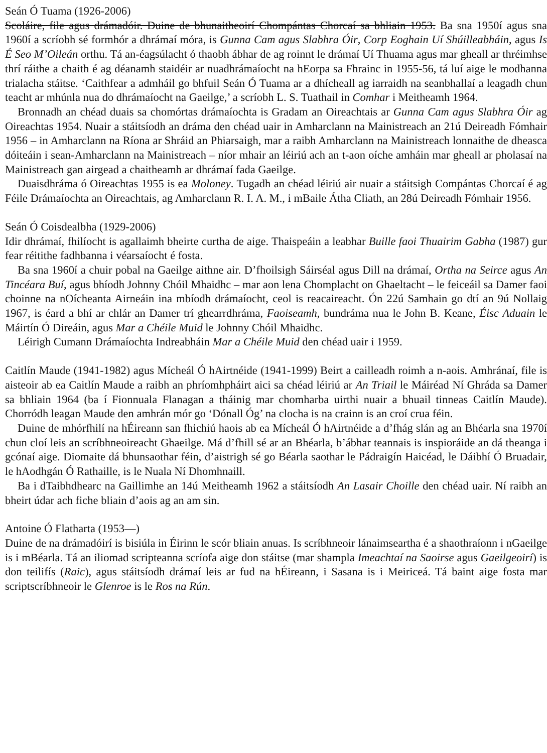Seán Ó Tuama (1926-2006)
Scoláire, file agus drámadóir. Duine de bhunaitheoirí Chompántas Chorcaí sa bhliain 1953. Ba sna 1950í agus sna 1960í a scríobh sé formhór a dhrámaí móra, is Gunna Cam agus Slabhra Óir, Corp Eoghain Uí Shúilleabháin, agus Is É Seo M’Oileán orthu. Tá an-éagsúlacht ó thaobh ábhar de ag roinnt le drámaí Uí Thuama agus mar gheall ar thréimhse thrí ráithe a chaith é ag déanamh staidéir ar nuadhrámaíocht na hEorpa sa Fhrainc in 1955-56, tá luí aige le modhanna trialacha stáitse. ‘Caithfear a admháil go bhfuil Seán Ó Tuama ar a dhícheall ag iarraidh na seanbhallaí a leagadh chun teacht ar mhúnla nua do dhrámaíocht na Gaeilge,’ a scríobh L. S. Tuathail in Comhar i Meitheamh 1964.
Bronnadh an chéad duais sa chomórtas drámaíochta is Gradam an Oireachtais ar Gunna Cam agus Slabhra Óir ag Oireachtas 1954. Nuair a stáitsíodh an dráma den chéad uair in Amharclann na Mainistreach an 21ú Deireadh Fómhair 1956 – in Amharclann na Ríona ar Shráid an Phiarsaigh, mar a raibh Amharclann na Mainistreach lonnaithe de dheasca dóiteáin i sean-Amharclann na Mainistreach – níor mhair an léiriú ach an t-aon oíche amháin mar gheall ar pholasaí na Mainistreach gan airgead a chaitheamh ar dhrámaí fada Gaeilge.
Duaisdhráma ó Oireachtas 1955 is ea Moloney. Tugadh an chéad léiriú air nuair a stáitsigh Compántas Chorcaí é ag Féile Drámaíochta an Oireachtais, ag Amharclann R. I. A. M., i mBaile Átha Cliath, an 28ú Deireadh Fómhair 1956.
Seán Ó Coisdealbha (1929-2006)
Idir dhrámaí, fhilíocht is agallaimh bheirte curtha de aige. Thaispeáin a leabhar Buille faoi Thuairim Gabha (1987) gur fear réitithe fadhbanna i véarsaíocht é fosta.
Ba sna 1960í a chuir pobal na Gaeilge aithne air. D’fhoilsigh Sáirséal agus Dill na drámaí, Ortha na Seirce agus An Tincéara Buí, agus bhíodh Johnny Chóil Mhaidhc – mar aon lena Chomplacht on Ghaeltacht – le feiceáil sa Damer faoi choinne na nOícheanta Airneáin ina mbíodh drámaíocht, ceol is reacaireacht. Ón 22ú Samhain go dtí an 9ú Nollaig 1967, is éard a bhí ar chlár an Damer trí ghearrdhráma, Faoiseamh, bundráma nua le John B. Keane, Éisc Aduain le Máirtín Ó Direáin, agus Mar a Chéile Muid le Johnny Chóil Mhaidhc.
Léirigh Cumann Drámaíochta Indreabháin Mar a Chéile Muid den chéad uair i 1959.
Caitlín Maude (1941-1982) agus Mícheál Ó hAirtnéide (1941-1999) Beirt a cailleadh roimh a n-aois. Amhránaí, file is aisteoir ab ea Caitlín Maude a raibh an phríomhpháirt aici sa chéad léiriú ar An Triail le Máiréad Ní Ghráda sa Damer sa bhliain 1964 (ba í Fionnuala Flanagan a tháinig mar chomharba uirthi nuair a bhuail tinneas Caitlín Maude). Chorródh leagan Maude den amhrán mór go ‘Dónall Óg’ na clocha is na crainn is an croí crua féin.
Duine de mhórfhilí na hÉireann san fhichiú haois ab ea Mícheál Ó hAirtnéide a d’fhág slán ag an Bhéarla sna 1970í chun cloí leis an scríbhneoireacht Ghaeilge. Má d’fhill sé ar an Bhéarla, b’ábhar teannais is inspioráide an dá theanga i gcónaí aige. Diomaite dá bhunsaothar féin, d’aistrigh sé go Béarla saothar le Pádraigín Haicéad, le Dáibhí Ó Bruadair, le hAodhgán Ó Rathaille, is le Nuala Ní Dhomhnaill.
Ba i dTaibhdhearc na Gaillimhe an 14ú Meitheamh 1962 a stáitsíodh An Lasair Choille den chéad uair. Ní raibh an bheirt údar ach fiche bliain d’aois ag an am sin.
Antoine Ó Flatharta (1953—)
Duine de na drámadóirí is bisiúla in Éirinn le scór bliain anuas. Is scríbhneoir lánaimseartha é a shaothraíonn i nGaeilge is i mBéarla. Tá an iliomad scripteanna scríofa aige don stáitse (mar shampla Imeachtaí na Saoirse agus Gaeilgeoirí) is don teilifís (Raic), agus stáitsíodh drámaí leis ar fud na hÉireann, i Sasana is i Meiriceá. Tá baint aige fosta mar scriptscríbhneoir le Glenroe is le Ros na Rún.